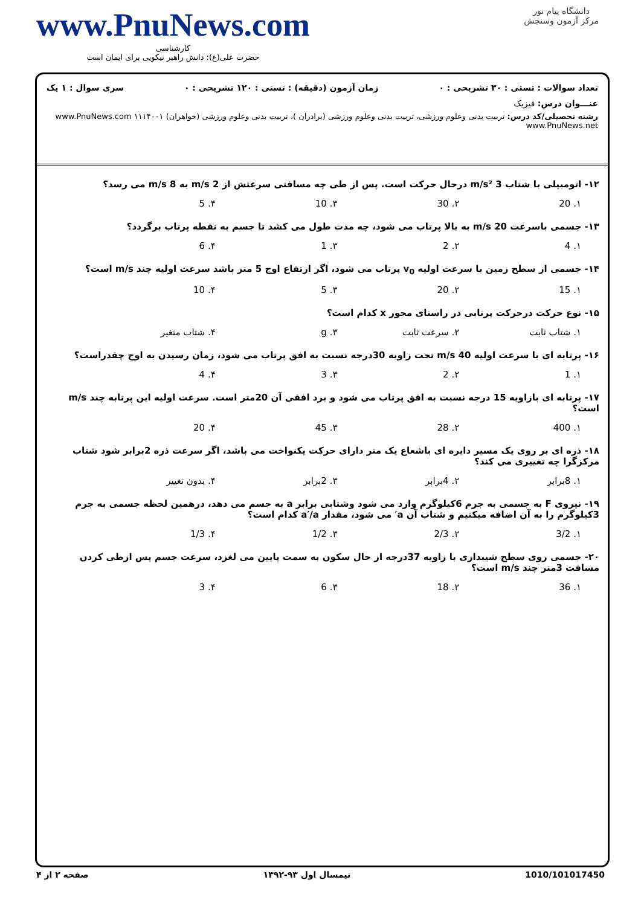دانشگاه پیام نور
مرکز آزمون وسنجش
www.PnuNews.com
کارشناسی
حضرت علی(ع): دانش راهبر نیکویی برای ایمان است
تعداد سوالات : تستی : ۳۰ تشریحی : ۰ زمان آزمون (دقیقه) : تستی : ۱۲۰ تشریحی : ۰ سری سوال : ۱ یک
عنـــوان درس: فیزیک
رشته تحصیلی/کد درس: تربیت بدنی وعلوم ورزشی، تربیت بدنی وعلوم ورزشی (برادران )، تربیت بدنی وعلوم ورزشی (خواهران) ۱۱۱۴۰۰۱ www.PnuNews.com www.PnuNews.net
۱۲- اتومبیلی با شتاب 3 m/s² درحال حرکت است. پس از طی چه مسافتی سرعتش از 2 m/s به 8 m/s می رسد؟
۱. 20 ۲. 30 ۳. 10 ۴. 5
۱۳- جسمی باسرعت 20 m/s به بالا پرتاب می شود، چه مدت طول می کشد تا جسم به نقطه پرتاب برگردد؟
۱. 4 ۲. 2 ۳. 1 ۴. 6
۱۴- جسمی از سطح زمین با سرعت اولیه v<sub>0</sub> پرتاب می شود، اگر ارتفاع اوج 5 متر باشد سرعت اولیه چند m/s است؟
۱. 15 ۲. 20 ۳. 5 ۴. 10
۱۵- نوع حرکت درحرکت پرتابی در راستای محور x کدام است؟
۱. شتاب ثابت ۲. سرعت ثابت ۳. g ۴. شتاب متغیر
۱۶- پرتابه ای با سرعت اولیه 40 m/s تحت زاویه 30درجه نسبت به افق پرتاب می شود، زمان رسیدن به اوج چقدراست؟
۱. 1 ۲. 2 ۳. 3 ۴. 4
۱۷- پرتابه ای بازاویه 15 درجه نسبت به افق پرتاب می شود و برد افقی آن 20متر است. سرعت اولیه این پرتابه چند m/s است؟
۱. 400 ۲. 28 ۳. 45 ۴. 20
۱۸- ذره ای بر روی یک مسیر دایره ای باشعاع یک متر دارای حرکت یکنواخت می باشد، اگر سرعت ذره 2برابر شود شتاب مرکزگرا چه تغییری می کند؟
۱. 8برابر ۲. 4برابر ۳. 2برابر ۴. بدون تغییر
۱۹- نیروی F به جسمی به جرم 6کیلوگرم وارد می شود وشتابی برابر a به جسم می دهد، درهمین لحظه جسمی به جرم 3کیلوگرم را به آن اضافه میکنیم و شتاب آن a′ می شود، مقدار a′/a کدام است؟
۱. 3/2 ۲. 2/3 ۳. 1/2 ۴. 1/3
۲۰- جسمی روی سطح شیبداری با زاویه 37درجه از حال سکون به سمت پایین می لغزد، سرعت جسم پس ازطی کردن مسافت 3متر چند m/s است؟
۱. 36 ۲. 18 ۳. 6 ۴. 3
1010/101017450 نیمسال اول ۹۳-۱۳۹۲ صفحه ۲ از ۴